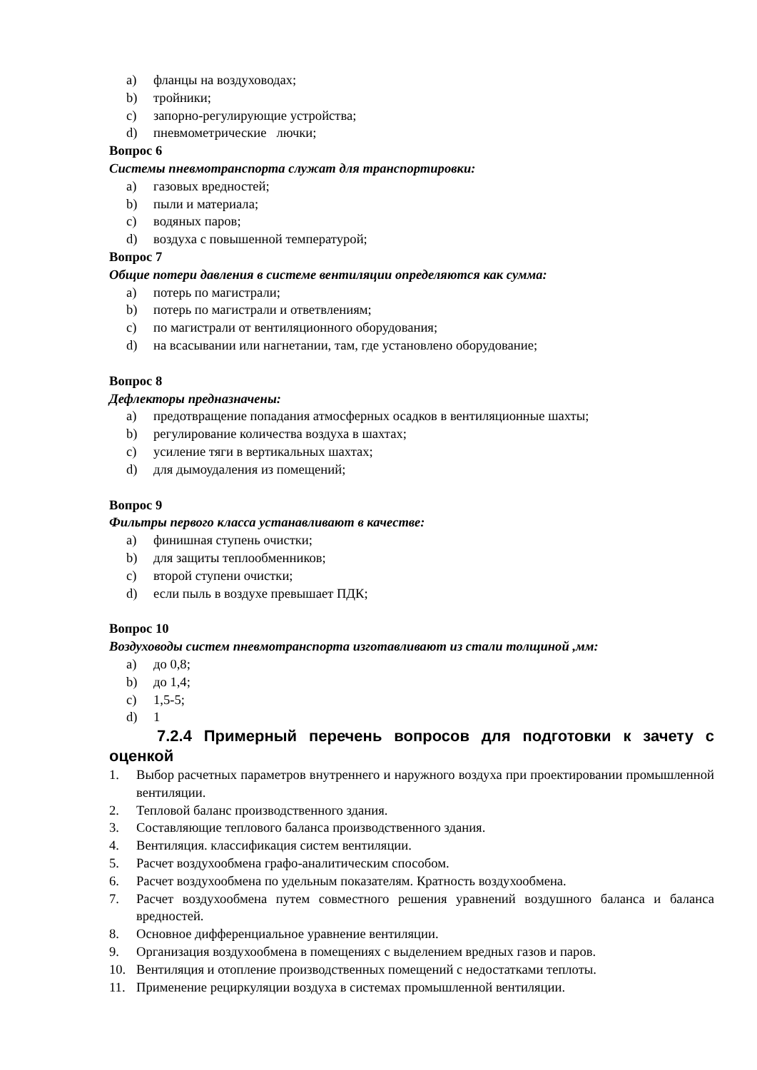a) фланцы на воздуховодах;
b) тройники;
c) запорно-регулирующие устройства;
d) пневмометрические лючки;
Вопрос 6
Системы пневмотранспорта служат для транспортировки:
a) газовых вредностей;
b) пыли и материала;
c) водяных паров;
d) воздуха с повышенной температурой;
Вопрос 7
Общие потери давления в системе вентиляции определяются как сумма:
a) потерь по магистрали;
b) потерь по магистрали и ответвлениям;
c) по магистрали от вентиляционного оборудования;
d) на всасывании или нагнетании, там, где установлено оборудование;
Вопрос 8
Дефлекторы предназначены:
a) предотвращение попадания атмосферных осадков в вентиляционные шахты;
b) регулирование количества воздуха в шахтах;
c) усиление тяги в вертикальных шахтах;
d) для дымоудаления из помещений;
Вопрос 9
Фильтры первого класса устанавливают в качестве:
a) финишная ступень очистки;
b) для защиты теплообменников;
c) второй ступени очистки;
d) если пыль в воздухе превышает ПДК;
Вопрос 10
Воздуховоды систем пневмотранспорта изготавливают из стали толщиной ,мм:
a) до 0,8;
b) до 1,4;
c) 1,5-5;
d) 1
7.2.4 Примерный перечень вопросов для подготовки к зачету с оценкой
1. Выбор расчетных параметров внутреннего и наружного воздуха при проектировании промышленной вентиляции.
2. Тепловой баланс производственного здания.
3. Составляющие теплового баланса производственного здания.
4. Вентиляция. классификация систем вентиляции.
5. Расчет воздухообмена графо-аналитическим способом.
6. Расчет воздухообмена по удельным показателям. Кратность воздухообмена.
7. Расчет воздухообмена путем совместного решения уравнений воздушного баланса и баланса вредностей.
8. Основное дифференциальное уравнение вентиляции.
9. Организация воздухообмена в помещениях с выделением вредных газов и паров.
10. Вентиляция и отопление производственных помещений с недостатками теплоты.
11. Применение рециркуляции воздуха в системах промышленной вентиляции.